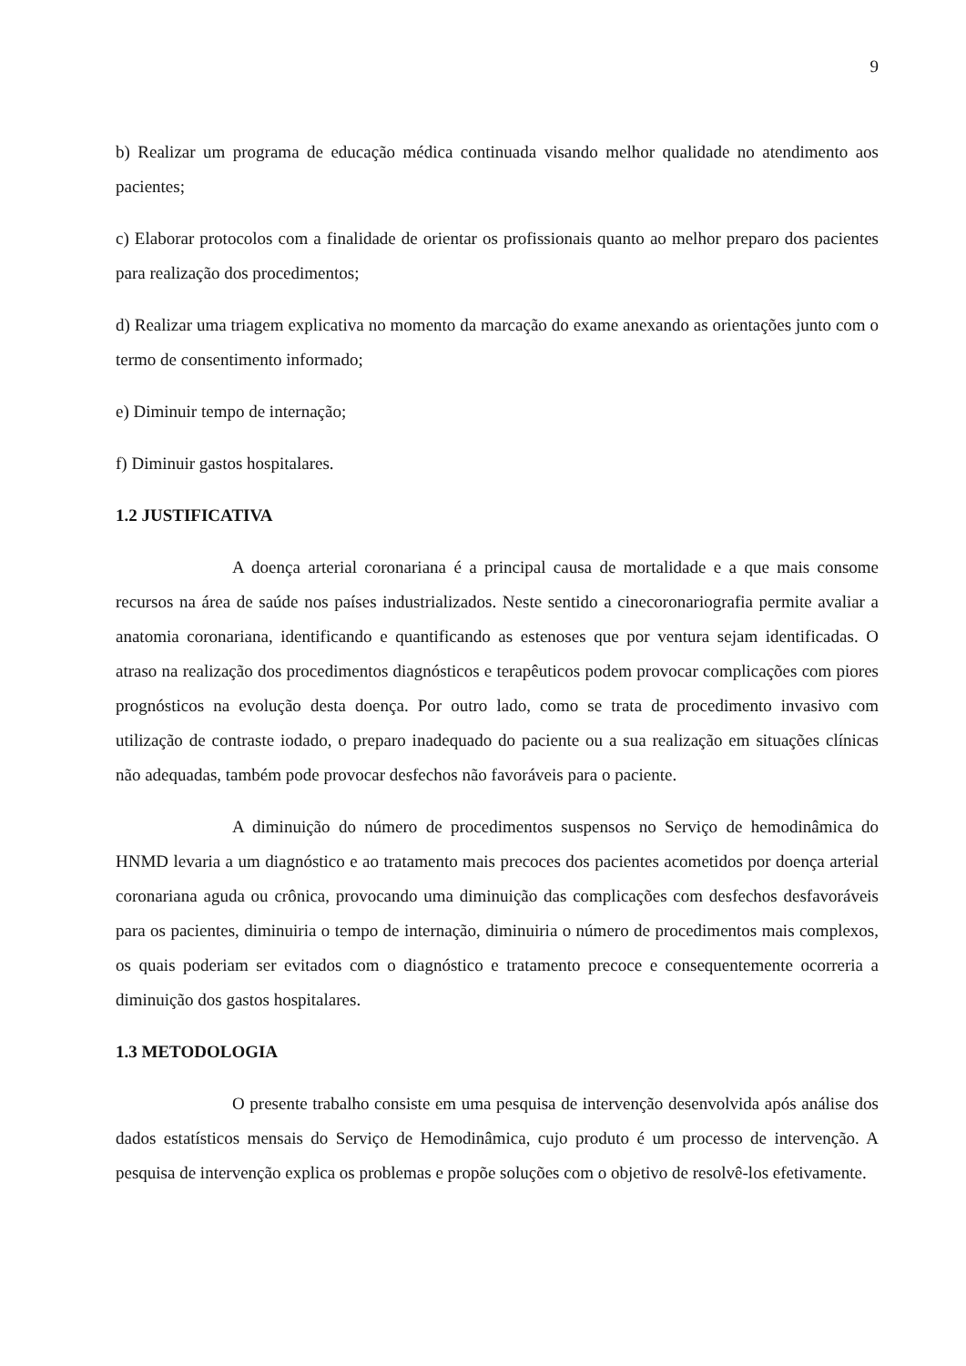9
b) Realizar um programa de educação médica continuada visando melhor qualidade no atendimento aos pacientes;
c) Elaborar protocolos com a finalidade de orientar os profissionais quanto ao melhor preparo dos pacientes para realização dos procedimentos;
d) Realizar uma triagem explicativa no momento da marcação do exame anexando as orientações junto com o termo de consentimento informado;
e) Diminuir tempo de internação;
f) Diminuir gastos hospitalares.
1.2 JUSTIFICATIVA
A doença arterial coronariana é a principal causa de mortalidade e a que mais consome recursos na área de saúde nos países industrializados. Neste sentido a cinecoronariografia permite avaliar a anatomia coronariana, identificando e quantificando as estenoses que por ventura sejam identificadas. O atraso na realização dos procedimentos diagnósticos e terapêuticos podem provocar complicações com piores prognósticos na evolução desta doença. Por outro lado, como se trata de procedimento invasivo com utilização de contraste iodado, o preparo inadequado do paciente ou a sua realização em situações clínicas não adequadas, também pode provocar desfechos não favoráveis para o paciente.
A diminuição do número de procedimentos suspensos no Serviço de hemodinâmica do HNMD levaria a um diagnóstico e ao tratamento mais precoces dos pacientes acometidos por doença arterial coronariana aguda ou crônica, provocando uma diminuição das complicações com desfechos desfavoráveis para os pacientes, diminuiria o tempo de internação, diminuiria o número de procedimentos mais complexos, os quais poderiam ser evitados com o diagnóstico e tratamento precoce e consequentemente ocorreria a diminuição dos gastos hospitalares.
1.3 METODOLOGIA
O presente trabalho consiste em uma pesquisa de intervenção desenvolvida após análise dos dados estatísticos mensais do Serviço de Hemodinâmica, cujo produto é um processo de intervenção. A pesquisa de intervenção explica os problemas e propõe soluções com o objetivo de resolvê-los efetivamente.